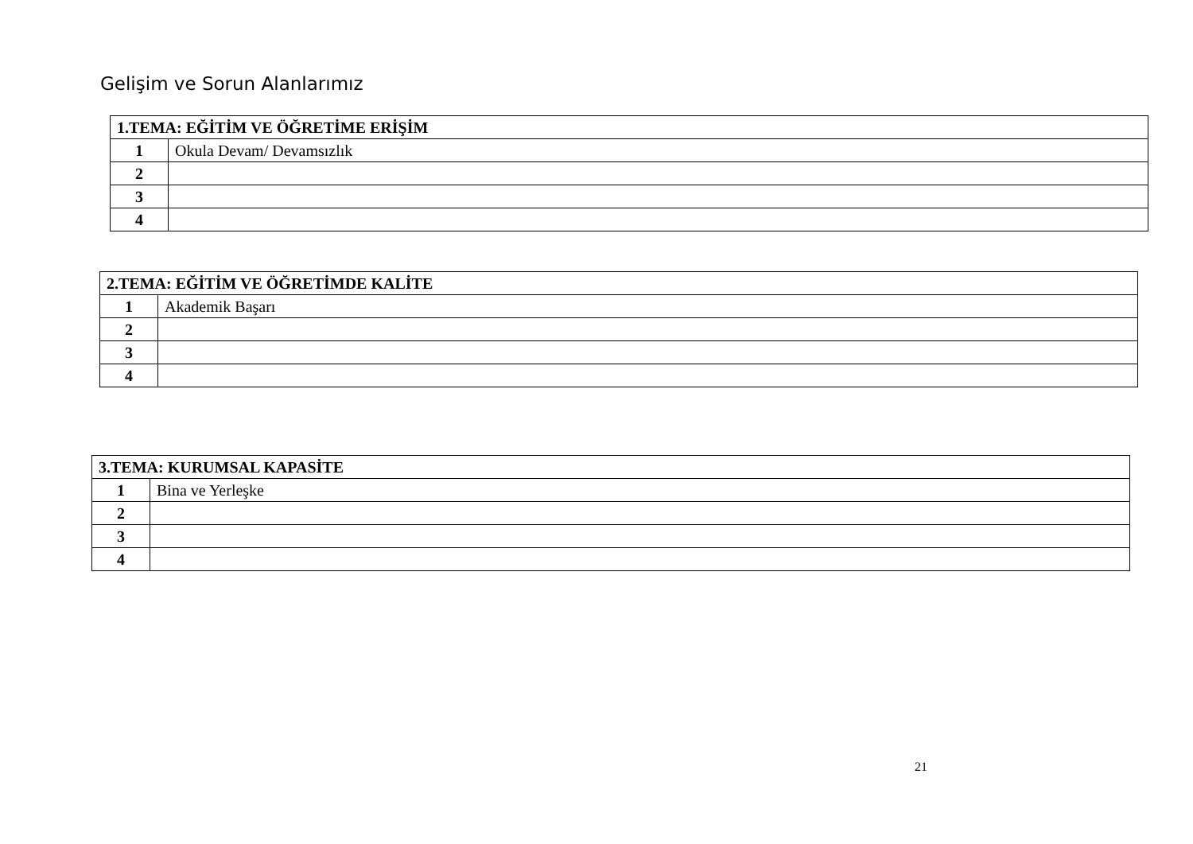Gelişim ve Sorun Alanlarımız
| 1.TEMA: EĞİTİM VE ÖĞRETİME ERİŞİM | |
| --- | --- |
| 1 | Okula Devam/ Devamsızlık |
| 2 | |
| 3 | |
| 4 | |
| 2.TEMA: EĞİTİM VE ÖĞRETİMDE KALİTE | |
| --- | --- |
| 1 | Akademik Başarı |
| 2 | |
| 3 | |
| 4 | |
| 3.TEMA: KURUMSAL KAPASİTE | |
| --- | --- |
| 1 | Bina ve Yerleşke |
| 2 | |
| 3 | |
| 4 | |
21